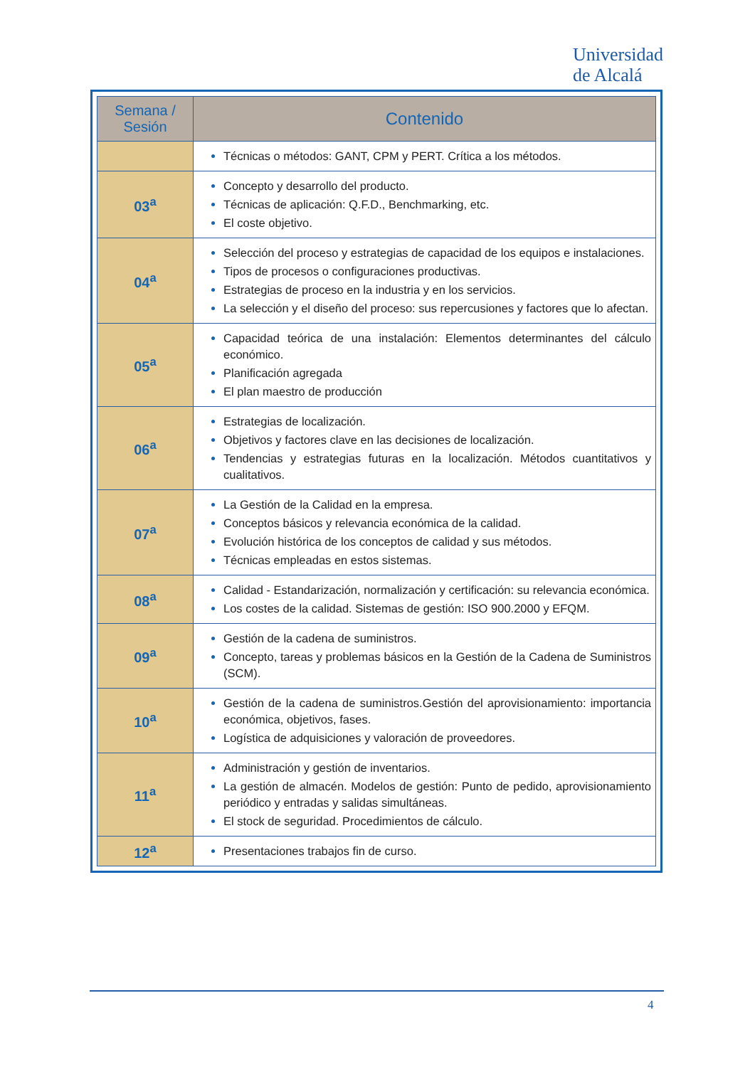Universidad
de Alcalá
| Semana / Sesión | Contenido |
| --- | --- |
| | Técnicas o métodos: GANT, CPM y PERT. Crítica a los métodos. |
| 03<sup>a</sup> | Concepto y desarrollo del producto. Técnicas de aplicación: Q.F.D., Benchmarking, etc. El coste objetivo. |
| 04<sup>a</sup> | Selección del proceso y estrategias de capacidad de los equipos e instalaciones. Tipos de procesos o configuraciones productivas. Estrategias de proceso en la industria y en los servicios. La selección y el diseño del proceso: sus repercusiones y factores que lo afectan. |
| 05<sup>a</sup> | Capacidad teórica de una instalación: Elementos determinantes del cálculo económico. Planificación agregada El plan maestro de producción |
| 06<sup>a</sup> | Estrategias de localización. Objetivos y factores clave en las decisiones de localización. Tendencias y estrategias futuras en la localización. Métodos cuantitativos y cualitativos. |
| 07<sup>a</sup> | La Gestión de la Calidad en la empresa. Conceptos básicos y relevancia económica de la calidad. Evolución histórica de los conceptos de calidad y sus métodos. Técnicas empleadas en estos sistemas. |
| 08<sup>a</sup> | Calidad - Estandarización, normalización y certificación: su relevancia económica. Los costes de la calidad. Sistemas de gestión: ISO 900.2000 y EFQM. |
| 09<sup>a</sup> | Gestión de la cadena de suministros. Concepto, tareas y problemas básicos en la Gestión de la Cadena de Suministros (SCM). |
| 10<sup>a</sup> | Gestión de la cadena de suministros.Gestión del aprovisionamiento: importancia económica, objetivos, fases. Logística de adquisiciones y valoración de proveedores. |
| 11<sup>a</sup> | Administración y gestión de inventarios. La gestión de almacén. Modelos de gestión: Punto de pedido, aprovisionamiento periódico y entradas y salidas simultáneas. El stock de seguridad. Procedimientos de cálculo. |
| 12<sup>a</sup> | Presentaciones trabajos fin de curso. |
4